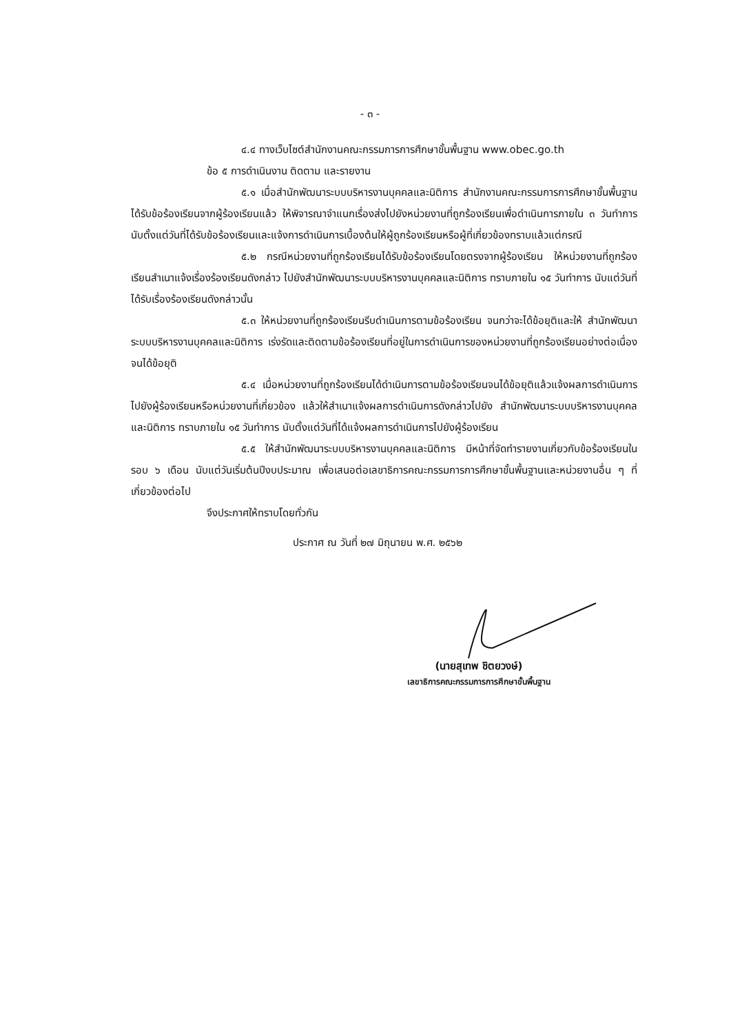- ๓ -
๔.๔ ทางเว็บไซต์สำนักงานคณะกรรมการการศึกษาขั้นพื้นฐาน www.obec.go.th
ข้อ ๕ การดำเนินงาน ติดตาม และรายงาน
๕.๑ เมื่อสำนักพัฒนาระบบบริหารงานบุคคลและนิติการ สำนักงานคณะกรรมการการศึกษาขั้นพื้นฐานได้รับข้อร้องเรียนจากผู้ร้องเรียนแล้ว ให้พิจารณาจำแนกเรื่องส่งไปยังหน่วยงานที่ถูกร้องเรียนเพื่อดำเนินการภายใน ๓ วันทำการ นับตั้งแต่วันที่ได้รับข้อร้องเรียนและแจ้งการดำเนินการเบื้องต้นให้ผู้ถูกร้องเรียนหรือผู้ที่เกี่ยวข้องทราบแล้วแต่กรณี
๕.๒ กรณีหน่วยงานที่ถูกร้องเรียนได้รับข้อร้องเรียนโดยตรงจากผู้ร้องเรียน ให้หน่วยงานที่ถูกร้องเรียนสำเนาแจ้งเรื่องร้องเรียนดังกล่าว ไปยังสำนักพัฒนาระบบบริหารงานบุคคลและนิติการ ทราบภายใน ๑๕ วันทำการ นับแต่วันที่ได้รับเรื่องร้องเรียนดังกล่าวนั้น
๕.๓ ให้หน่วยงานที่ถูกร้องเรียนรีบดำเนินการตามข้อร้องเรียน จนกว่าจะได้ข้อยุติและให้ สำนักพัฒนาระบบบริหารงานบุคคลและนิติการ เร่งรัดและติดตามข้อร้องเรียนที่อยู่ในการดำเนินการของหน่วยงานที่ถูกร้องเรียนอย่างต่อเนื่อง จนได้ข้อยุติ
๕.๔ เมื่อหน่วยงานที่ถูกร้องเรียนได้ดำเนินการตามข้อร้องเรียนจนได้ข้อยุติแล้วแจ้งผลการดำเนินการไปยังผู้ร้องเรียนหรือหน่วยงานที่เกี่ยวข้อง แล้วให้สำเนาแจ้งผลการดำเนินการดังกล่าวไปยัง สำนักพัฒนาระบบบริหารงานบุคคลและนิติการ ทราบภายใน ๑๕ วันทำการ นับตั้งแต่วันที่ได้แจ้งผลการดำเนินการไปยังผู้ร้องเรียน
๕.๕ ให้สำนักพัฒนาระบบบริหารงานบุคคลและนิติการ มีหน้าที่จัดทำรายงานเกี่ยวกับข้อร้องเรียนในรอบ ๖ เดือน นับแต่วันเริ่มต้นปีงบประมาณ เพื่อเสนอต่อเลขาธิการคณะกรรมการการศึกษาขั้นพื้นฐานและหน่วยงานอื่น ๆ ที่เกี่ยวข้องต่อไป
จึงประกาศให้ทราบโดยทั่วกัน
ประกาศ ณ วันที่ ๒๗ มิถุนายน พ.ศ. ๒๕๖๒
(นายสุเทพ ชิตยวงษ์)
เลขาธิการคณะกรรมการการศึกษาขั้นพื้นฐาน